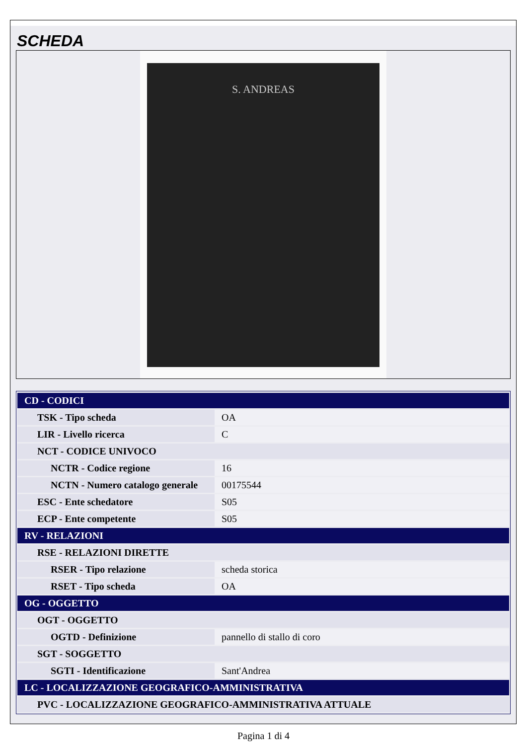SCHEDA
S. ANDREAS
| CD - CODICI | |
| TSK - Tipo scheda | OA |
| LIR - Livello ricerca | C |
| NCT - CODICE UNIVOCO | |
| NCTR - Codice regione | 16 |
| NCTN - Numero catalogo generale | 00175544 |
| ESC - Ente schedatore | S05 |
| ECP - Ente competente | S05 |
| RV - RELAZIONI | |
| RSE - RELAZIONI DIRETTE | |
| RSER - Tipo relazione | scheda storica |
| RSET - Tipo scheda | OA |
| OG - OGGETTO | |
| OGT - OGGETTO | |
| OGTD - Definizione | pannello di stallo di coro |
| SGT - SOGGETTO | |
| SGTI - Identificazione | Sant'Andrea |
| LC - LOCALIZZAZIONE GEOGRAFICO-AMMINISTRATIVA | |
| PVC - LOCALIZZAZIONE GEOGRAFICO-AMMINISTRATIVA ATTUALE | |
Pagina 1 di 4